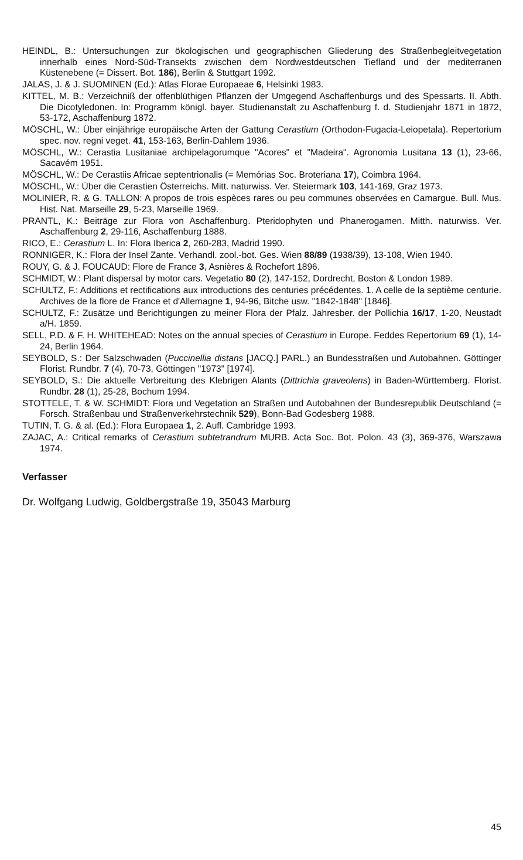HEINDL, B.: Untersuchungen zur ökologischen und geographischen Gliederung des Straßenbegleitvegetation innerhalb eines Nord-Süd-Transekts zwischen dem Nordwestdeutschen Tiefland und der mediterranen Küstenebene (= Dissert. Bot. 186), Berlin & Stuttgart 1992.
JALAS, J. & J. SUOMINEN (Ed.): Atlas Florae Europaeae 6, Helsinki 1983.
KITTEL, M. B.: Verzeichniß der offenblüthigen Pflanzen der Umgegend Aschaffenburgs und des Spessarts. II. Abth. Die Dicotyledonen. In: Programm königl. bayer. Studienanstalt zu Aschaffenburg f. d. Studienjahr 1871 in 1872, 53-172, Aschaffenburg 1872.
MÖSCHL, W.: Über einjährige europäische Arten der Gattung Cerastium (Orthodon-Fugacia-Leiopetala). Repertorium spec. nov. regni veget. 41, 153-163, Berlin-Dahlem 1936.
MÖSCHL, W.: Cerastia Lusitaniae archipelagorumque "Acores" et "Madeira". Agronomia Lusitana 13 (1), 23-66, Sacavém 1951.
MÖSCHL, W.: De Cerastiis Africae septentrionalis (= Memórias Soc. Broteriana 17), Coimbra 1964.
MÖSCHL, W.: Über die Cerastien Österreichs. Mitt. naturwiss. Ver. Steiermark 103, 141-169, Graz 1973.
MOLINIER, R. & G. TALLON: A propos de trois espèces rares ou peu communes observées en Camargue. Bull. Mus. Hist. Nat. Marseille 29, 5-23, Marseille 1969.
PRANTL, K.: Beiträge zur Flora von Aschaffenburg. Pteridophyten und Phanerogamen. Mitth. naturwiss. Ver. Aschaffenburg 2, 29-116, Aschaffenburg 1888.
RICO, E.: Cerastium L. In: Flora Iberica 2, 260-283, Madrid 1990.
RONNIGER, K.: Flora der Insel Zante. Verhandl. zool.-bot. Ges. Wien 88/89 (1938/39), 13-108, Wien 1940.
ROUY, G. & J. FOUCAUD: Flore de France 3, Asnières & Rochefort 1896.
SCHMIDT, W.: Plant dispersal by motor cars. Vegetatio 80 (2), 147-152, Dordrecht, Boston & London 1989.
SCHULTZ, F.: Additions et rectifications aux introductions des centuries précédentes. 1. A celle de la septième centurie. Archives de la flore de France et d'Allemagne 1, 94-96, Bitche usw. "1842-1848" [1846].
SCHULTZ, F.: Zusätze und Berichtigungen zu meiner Flora der Pfalz. Jahresber. der Pollichia 16/17, 1-20, Neustadt a/H. 1859.
SELL, P.D. & F. H. WHITEHEAD: Notes on the annual species of Cerastium in Europe. Feddes Repertorium 69 (1), 14-24, Berlin 1964.
SEYBOLD, S.: Der Salzschwaden (Puccinellia distans [JACQ.] PARL.) an Bundesstraßen und Autobahnen. Göttinger Florist. Rundbr. 7 (4), 70-73, Göttingen "1973" [1974].
SEYBOLD, S.: Die aktuelle Verbreitung des Klebrigen Alants (Dittrichia graveolens) in Baden-Württemberg. Florist. Rundbr. 28 (1), 25-28, Bochum 1994.
STOTTELE, T. & W. SCHMIDT: Flora und Vegetation an Straßen und Autobahnen der Bundesrepublik Deutschland (= Forsch. Straßenbau und Straßenverkehrstechnik 529), Bonn-Bad Godesberg 1988.
TUTIN, T. G. & al. (Ed.): Flora Europaea 1, 2. Aufl. Cambridge 1993.
ZAJAC, A.: Critical remarks of Cerastium subtetrandrum MURB. Acta Soc. Bot. Polon. 43 (3), 369-376, Warszawa 1974.
Verfasser
Dr. Wolfgang Ludwig, Goldbergstraße 19, 35043 Marburg
45